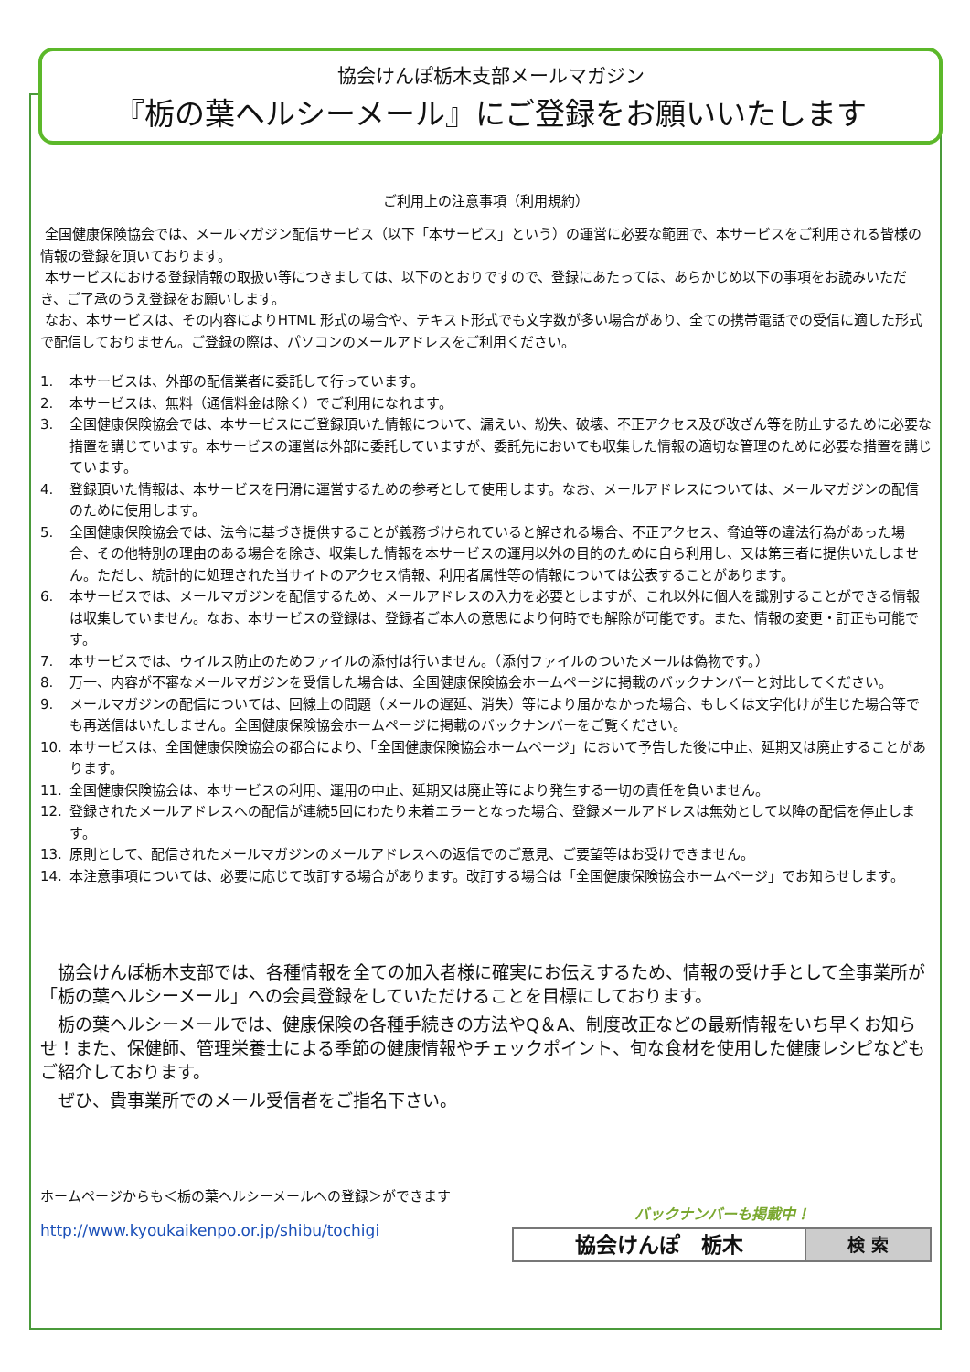協会けんぽ栃木支部メールマガジン
『栃の葉ヘルシーメール』にご登録をお願いいたします
ご利用上の注意事項（利用規約）
全国健康保険協会では、メールマガジン配信サービス（以下「本サービス」という）の運営に必要な範囲で、本サービスをご利用される皆様の情報の登録を頂いております。
本サービスにおける登録情報の取扱い等につきましては、以下のとおりですので、登録にあたっては、あらかじめ以下の事項をお読みいただき、ご了承のうえ登録をお願いします。
なお、本サービスは、その内容によりHTML 形式の場合や、テキスト形式でも文字数が多い場合があり、全ての携帯電話での受信に適した形式で配信しておりません。ご登録の際は、パソコンのメールアドレスをご利用ください。
1. 本サービスは、外部の配信業者に委託して行っています。
2. 本サービスは、無料（通信料金は除く）でご利用になれます。
3. 全国健康保険協会では、本サービスにご登録頂いた情報について、漏えい、紛失、破壊、不正アクセス及び改ざん等を防止するために必要な措置を講じています。本サービスの運営は外部に委託していますが、委託先においても収集した情報の適切な管理のために必要な措置を講じています。
4. 登録頂いた情報は、本サービスを円滑に運営するための参考として使用します。なお、メールアドレスについては、メールマガジンの配信のために使用します。
5. 全国健康保険協会では、法令に基づき提供することが義務づけられていると解される場合、不正アクセス、脅迫等の違法行為があった場合、その他特別の理由のある場合を除き、収集した情報を本サービスの運用以外の目的のために自ら利用し、又は第三者に提供いたしません。ただし、統計的に処理された当サイトのアクセス情報、利用者属性等の情報については公表することがあります。
6. 本サービスでは、メールマガジンを配信するため、メールアドレスの入力を必要としますが、これ以外に個人を識別することができる情報は収集していません。なお、本サービスの登録は、登録者ご本人の意思により何時でも解除が可能です。また、情報の変更・訂正も可能です。
7. 本サービスでは、ウイルス防止のためファイルの添付は行いません。（添付ファイルのついたメールは偽物です。）
8. 万一、内容が不審なメールマガジンを受信した場合は、全国健康保険協会ホームページに掲載のバックナンバーと対比してください。
9. メールマガジンの配信については、回線上の問題（メールの遅延、消失）等により届かなかった場合、もしくは文字化けが生じた場合等でも再送信はいたしません。全国健康保険協会ホームページに掲載のバックナンバーをご覧ください。
10. 本サービスは、全国健康保険協会の都合により、「全国健康保険協会ホームページ」において予告した後に中止、延期又は廃止することがあります。
11. 全国健康保険協会は、本サービスの利用、運用の中止、延期又は廃止等により発生する一切の責任を負いません。
12. 登録されたメールアドレスへの配信が連続5回にわたり未着エラーとなった場合、登録メールアドレスは無効として以降の配信を停止します。
13. 原則として、配信されたメールマガジンのメールアドレスへの返信でのご意見、ご要望等はお受けできません。
14. 本注意事項については、必要に応じて改訂する場合があります。改訂する場合は「全国健康保険協会ホームページ」でお知らせします。
　協会けんぽ栃木支部では、各種情報を全ての加入者様に確実にお伝えするため、情報の受け手として全事業所が「栃の葉ヘルシーメール」への会員登録をしていただけることを目標にしております。
　栃の葉ヘルシーメールでは、健康保険の各種手続きの方法やQ＆A、制度改正などの最新情報をいち早くお知らせ！また、保健師、管理栄養士による季節の健康情報やチェックポイント、旬な食材を使用した健康レシピなどもご紹介しております。
　ぜひ、貴事業所でのメール受信者をご指名下さい。
ホームページからも＜栃の葉ヘルシーメールへの登録＞ができます
http://www.kyoukaikenpo.or.jp/shibu/tochigi
バックナンバーも掲載中！
協会けんぽ　栃木
検 索